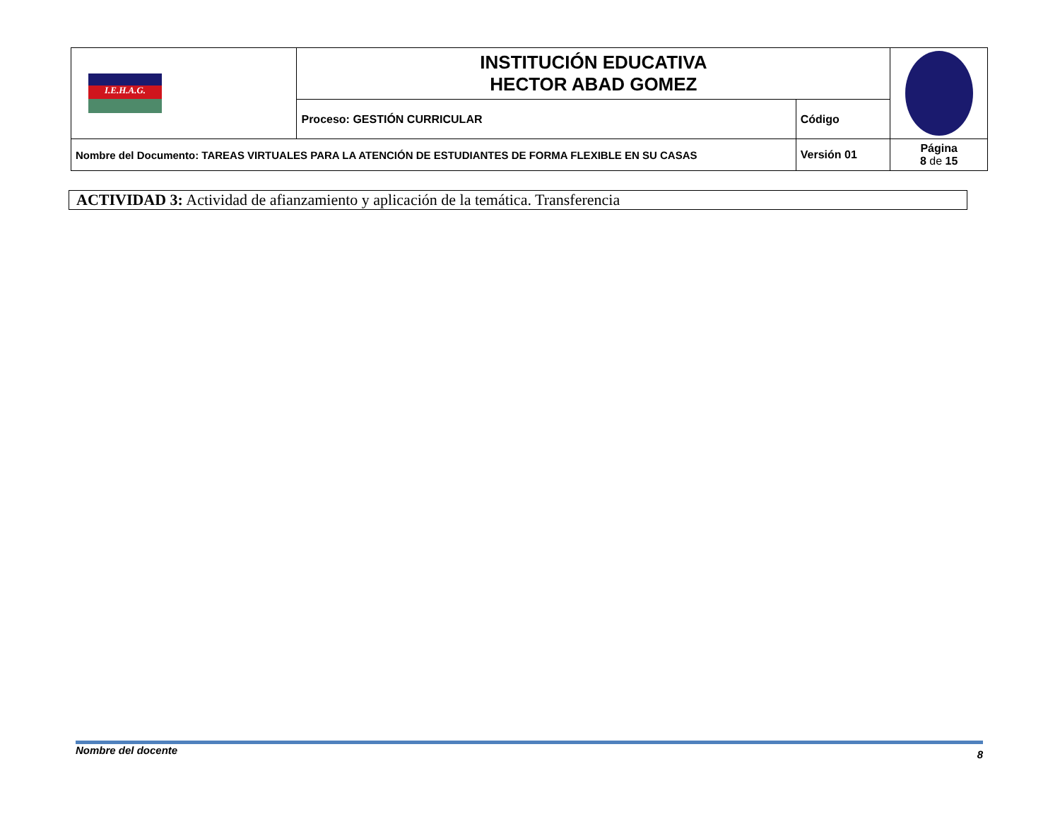| I.E.H.A.G. | INSTITUCIÓN EDUCATIVA HECTOR ABAD GOMEZ | | |
| | Proceso: GESTIÓN CURRICULAR | Código | |
| Nombre del Documento: TAREAS VIRTUALES PARA LA ATENCIÓN DE ESTUDIANTES DE FORMA FLEXIBLE EN SU CASAS | | Versión 01 | Página 8 de 15 |
ACTIVIDAD 3: Actividad de afianzamiento y aplicación de la temática. Transferencia
Nombre del docente 8